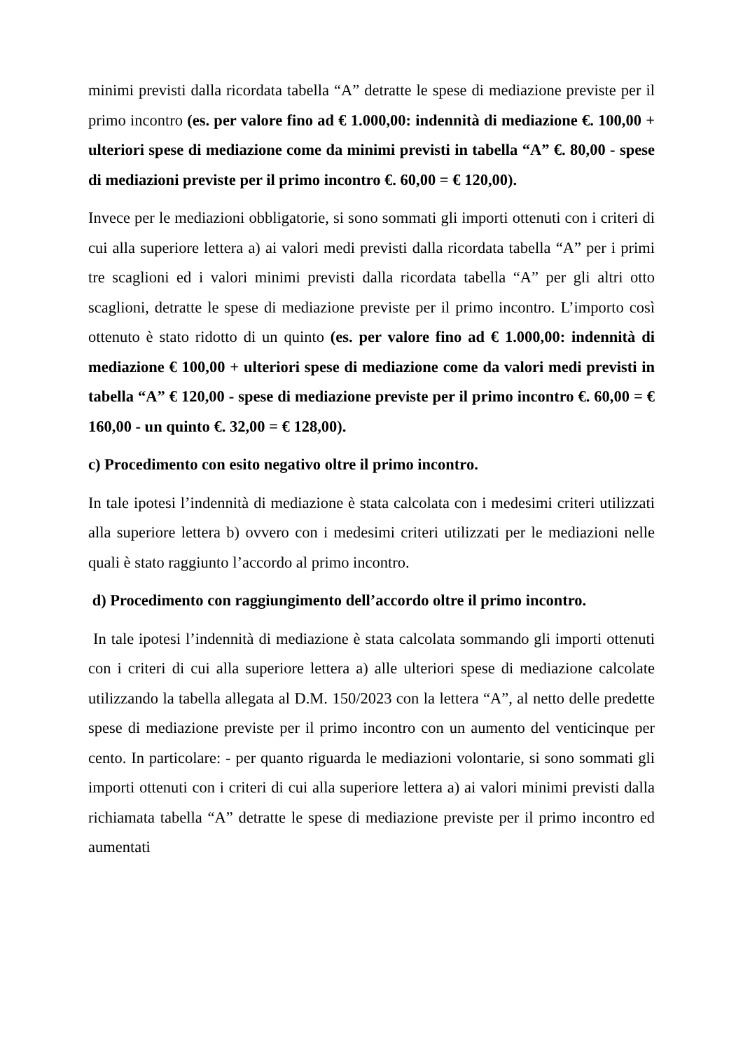minimi previsti dalla ricordata tabella “A” detratte le spese di mediazione previste per il primo incontro (es. per valore fino ad € 1.000,00: indennità di mediazione €. 100,00 + ulteriori spese di mediazione come da minimi previsti in tabella “A” €. 80,00 - spese di mediazioni previste per il primo incontro €. 60,00 = € 120,00).
Invece per le mediazioni obbligatorie, si sono sommati gli importi ottenuti con i criteri di cui alla superiore lettera a) ai valori medi previsti dalla ricordata tabella “A” per i primi tre scaglioni ed i valori minimi previsti dalla ricordata tabella “A” per gli altri otto scaglioni, detratte le spese di mediazione previste per il primo incontro. L’importo così ottenuto è stato ridotto di un quinto (es. per valore fino ad € 1.000,00: indennità di mediazione € 100,00 + ulteriori spese di mediazione come da valori medi previsti in tabella “A” € 120,00 - spese di mediazione previste per il primo incontro €. 60,00 = € 160,00 - un quinto €. 32,00 = € 128,00).
c) Procedimento con esito negativo oltre il primo incontro.
In tale ipotesi l’indennità di mediazione è stata calcolata con i medesimi criteri utilizzati alla superiore lettera b) ovvero con i medesimi criteri utilizzati per le mediazioni nelle quali è stato raggiunto l’accordo al primo incontro.
d) Procedimento con raggiungimento dell’accordo oltre il primo incontro.
In tale ipotesi l’indennità di mediazione è stata calcolata sommando gli importi ottenuti con i criteri di cui alla superiore lettera a) alle ulteriori spese di mediazione calcolate utilizzando la tabella allegata al D.M. 150/2023 con la lettera “A”, al netto delle predette spese di mediazione previste per il primo incontro con un aumento del venticinque per cento. In particolare: - per quanto riguarda le mediazioni volontarie, si sono sommati gli importi ottenuti con i criteri di cui alla superiore lettera a) ai valori minimi previsti dalla richiamata tabella “A” detratte le spese di mediazione previste per il primo incontro ed aumentati